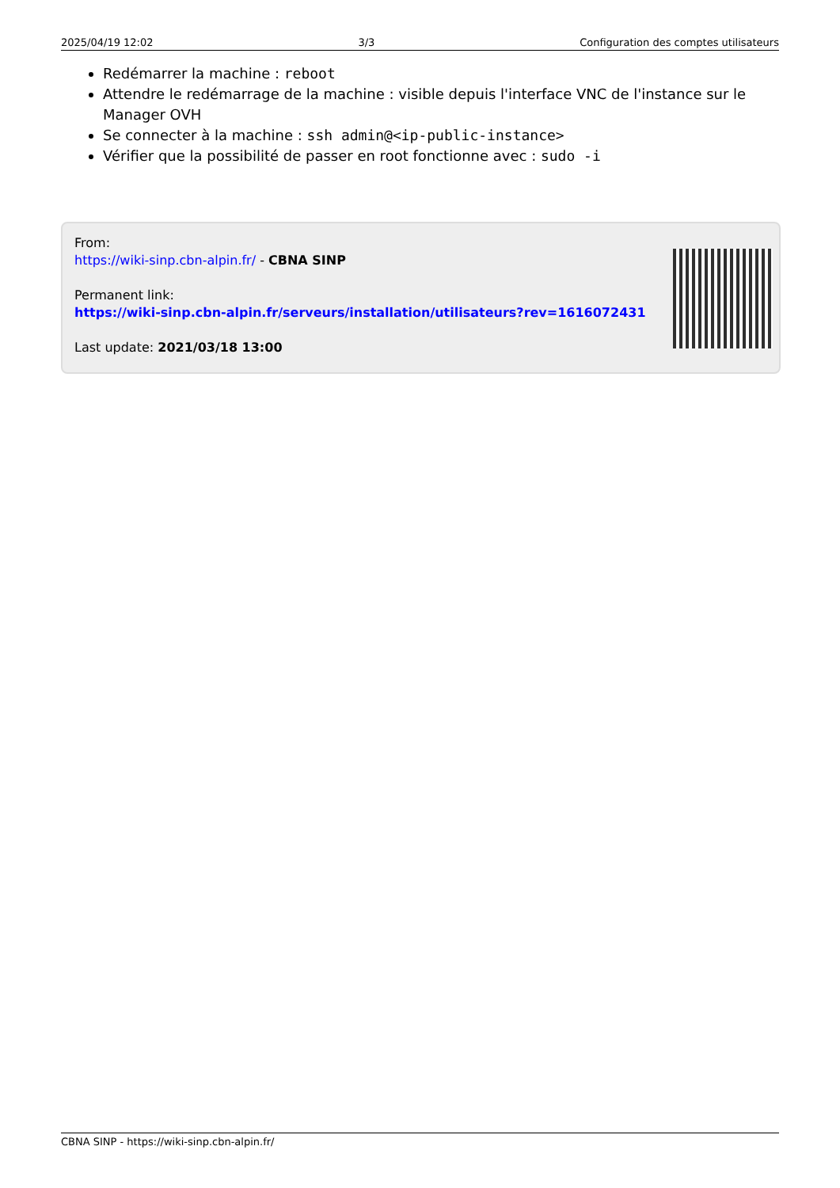2025/04/19 12:02 3/3 Configuration des comptes utilisateurs
Redémarrer la machine : reboot
Attendre le redémarrage de la machine : visible depuis l'interface VNC de l'instance sur le Manager OVH
Se connecter à la machine : ssh admin@<ip-public-instance>
Vérifier que la possibilité de passer en root fonctionne avec : sudo -i
From:
https://wiki-sinp.cbn-alpin.fr/ - CBNA SINP
Permanent link:
https://wiki-sinp.cbn-alpin.fr/serveurs/installation/utilisateurs?rev=1616072431
Last update: 2021/03/18 13:00
CBNA SINP - https://wiki-sinp.cbn-alpin.fr/